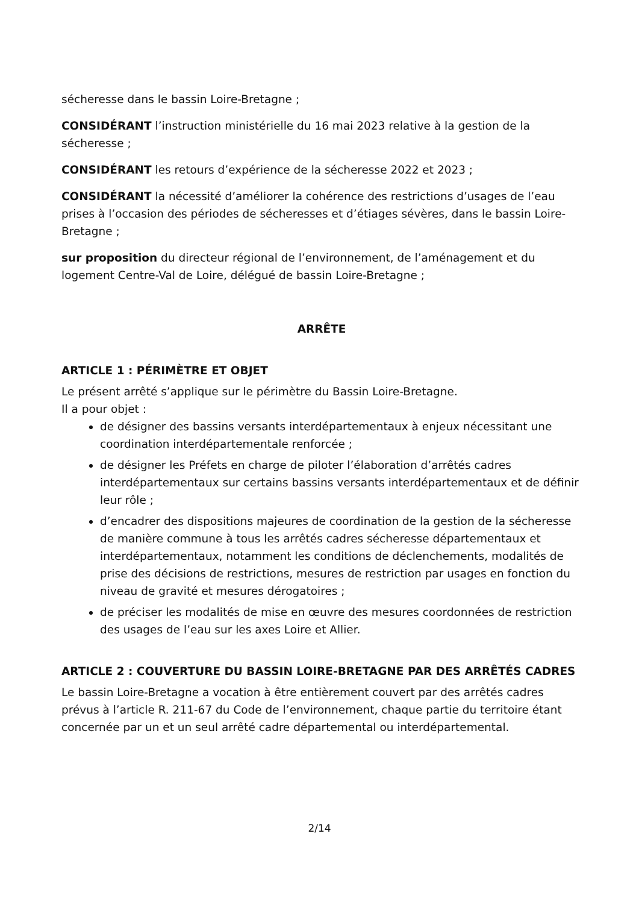sécheresse dans le bassin Loire-Bretagne ;
CONSIDÉRANT l’instruction ministérielle du 16 mai 2023 relative à la gestion de la sécheresse ;
CONSIDÉRANT les retours d’expérience de la sécheresse 2022 et 2023 ;
CONSIDÉRANT la nécessité d’améliorer la cohérence des restrictions d’usages de l’eau prises à l’occasion des périodes de sécheresses et d’étiages sévères, dans le bassin Loire-Bretagne ;
sur proposition du directeur régional de l’environnement, de l’aménagement et du logement Centre-Val de Loire, délégué de bassin Loire-Bretagne ;
ARRÊTE
ARTICLE 1 : PÉRIMÈTRE ET OBJET
Le présent arrêté s’applique sur le périmètre du Bassin Loire-Bretagne.
Il a pour objet :
de désigner des bassins versants interdépartementaux à enjeux nécessitant une coordination interdépartementale renforcée ;
de désigner les Préfets en charge de piloter l’élaboration d’arrêtés cadres interdépartementaux sur certains bassins versants interdépartementaux et de définir leur rôle ;
d’encadrer des dispositions majeures de coordination de la gestion de la sécheresse de manière commune à tous les arrêtés cadres sécheresse départementaux et interdépartementaux, notamment les conditions de déclenchements, modalités de prise des décisions de restrictions, mesures de restriction par usages en fonction du niveau de gravité et mesures dérogatoires ;
de préciser les modalités de mise en œuvre des mesures coordonnées de restriction des usages de l’eau sur les axes Loire et Allier.
ARTICLE 2 : COUVERTURE DU BASSIN LOIRE-BRETAGNE PAR DES ARRÊTÉS CADRES
Le bassin Loire-Bretagne a vocation à être entièrement couvert par des arrêtés cadres prévus à l’article R. 211-67 du Code de l’environnement, chaque partie du territoire étant concernée par un et un seul arrêté cadre départemental ou interdépartemental.
2/14